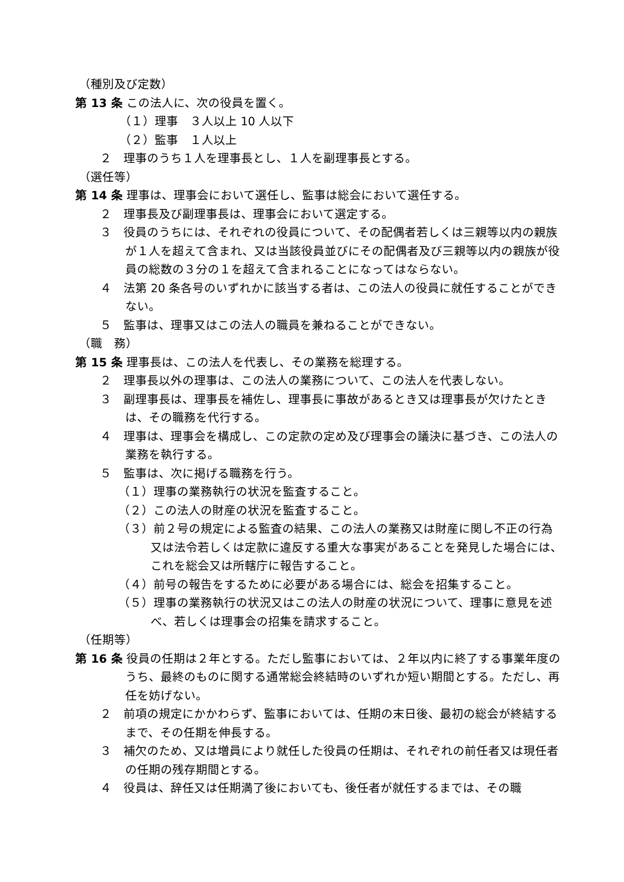（種別及び定数）
第 13 条 この法人に、次の役員を置く。
（１）理事　３人以上 10 人以下
（２）監事　１人以上
２　理事のうち１人を理事長とし、１人を副理事長とする。
（選任等）
第 14 条 理事は、理事会において選任し、監事は総会において選任する。
２　理事長及び副理事長は、理事会において選定する。
３　役員のうちには、それぞれの役員について、その配偶者若しくは三親等以内の親族が１人を超えて含まれ、又は当該役員並びにその配偶者及び三親等以内の親族が役員の総数の３分の１を超えて含まれることになってはならない。
４　法第 20 条各号のいずれかに該当する者は、この法人の役員に就任することができない。
５　監事は、理事又はこの法人の職員を兼ねることができない。
（職　務）
第 15 条 理事長は、この法人を代表し、その業務を総理する。
２　理事長以外の理事は、この法人の業務について、この法人を代表しない。
３　副理事長は、理事長を補佐し、理事長に事故があるとき又は理事長が欠けたときは、その職務を代行する。
４　理事は、理事会を構成し、この定款の定め及び理事会の議決に基づき、この法人の業務を執行する。
５　監事は、次に掲げる職務を行う。
（１）理事の業務執行の状況を監査すること。
（２）この法人の財産の状況を監査すること。
（３）前２号の規定による監査の結果、この法人の業務又は財産に関し不正の行為又は法令若しくは定款に違反する重大な事実があることを発見した場合には、これを総会又は所轄庁に報告すること。
（４）前号の報告をするために必要がある場合には、総会を招集すること。
（５）理事の業務執行の状況又はこの法人の財産の状況について、理事に意見を述べ、若しくは理事会の招集を請求すること。
（任期等）
第 16 条 役員の任期は２年とする。ただし監事においては、２年以内に終了する事業年度のうち、最終のものに関する通常総会終結時のいずれか短い期間とする。ただし、再任を妨げない。
２　前項の規定にかかわらず、監事においては、任期の末日後、最初の総会が終結するまで、その任期を伸長する。
３　補欠のため、又は増員により就任した役員の任期は、それぞれの前任者又は現任者の任期の残存期間とする。
４　役員は、辞任又は任期満了後においても、後任者が就任するまでは、その職